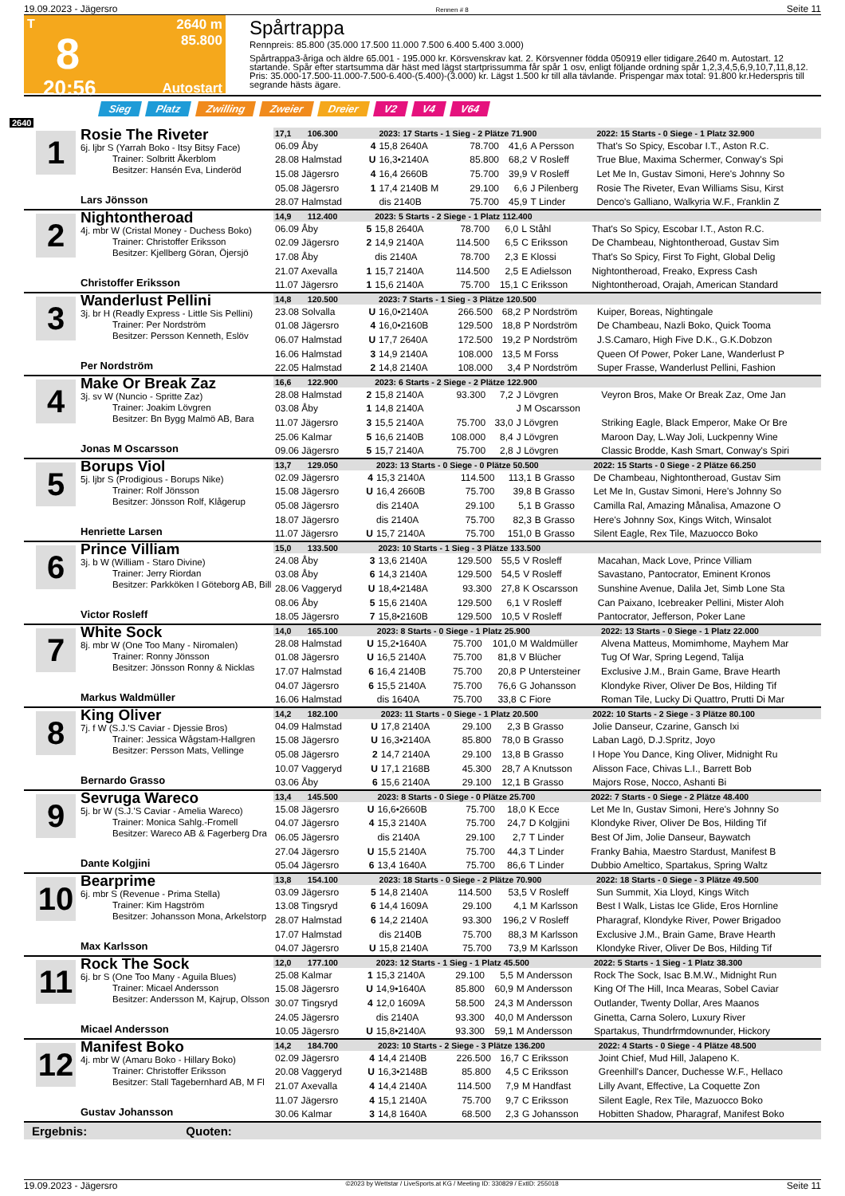19.09.2023 - Jägersro Rennen # 8 Seite 11
T
8
20:56
2640 m
85.800
Autostart
Spårtrappa
Rennpreis: 85.800 (35.000 17.500 11.000 7.500 6.400 5.400 3.000)
Spårtrappa3-åriga och äldre 65.001 - 195.000 kr. Körsvenskrav kat. 2. Körsvenner födda 050919 eller tidigare.2640 m. Autostart. 12 startande. Spår efter startsumma där häst med lägst startprissumma får spår 1 osv, enligt följande ordning spår 1,2,3,4,5,6,9,10,7,11,8,12. Pris: 35.000-17.500-11.000-7.500-6.400-(5.400)-(3.000) kr. Lägst 1.500 kr till alla tävlande. Prispengar max total: 91.800 kr.Hederspris till segrande hästs ägare.
Sieg Platz Zwilling Zweier Dreier V2 V4 V64
2640
1
Rosie The Riveter
6j. ljbr S (Yarrah Boko - Itsy Bitsy Face)
Trainer: Solbritt Åkerblom
Besitzer: Hansén Eva, Linderöd
Lars Jönsson
| 17,1 106.300 | | 2023: 17 Starts - 1 Sieg - 2 Plätze 71.900 | | | | 2022: 15 Starts - 0 Siege - 1 Platz 32.900 |
| --- | --- | --- | --- | --- | --- | --- |
| 06.09 Åby | 4 | 15,8 2640A | 78.700 | 41,6 | A Persson | That's So Spicy, Escobar I.T., Aston R.C. |
| 28.08 Halmstad | U | 16,3•2140A | 85.800 | 68,2 | V Rosleff | True Blue, Maxima Schermer, Conway's Spi |
| 15.08 Jägersro | 4 | 16,4 2660B | 75.700 | 39,9 | V Rosleff | Let Me In, Gustav Simoni, Here's Johnny So |
| 05.08 Jägersro | 1 | 17,4 2140B M | 29.100 | 6,6 | J Pilenberg | Rosie The Riveter, Evan Williams Sisu, Kirst |
| 28.07 Halmstad | | dis 2140B | 75.700 | 45,9 | T Linder | Denco's Galliano, Walkyria W.F., Franklin Z |
2
Nightontheroad
4j. mbr W (Cristal Money - Duchess Boko)
Trainer: Christoffer Eriksson
Besitzer: Kjellberg Göran, Öjersjö
Christoffer Eriksson
| 14,9 112.400 | | 2023: 5 Starts - 2 Siege - 1 Platz 112.400 | | | | |
| --- | --- | --- | --- | --- | --- | --- |
| 06.09 Åby | 5 | 15,8 2640A | 78.700 | 6,0 | L Ståhl | That's So Spicy, Escobar I.T., Aston R.C. |
| 02.09 Jägersro | 2 | 14,9 2140A | 114.500 | 6,5 | C Eriksson | De Chambeau, Nightontheroad, Gustav Sim |
| 17.08 Åby | | dis 2140A | 78.700 | 2,3 | E Klossi | That's So Spicy, First To Fight, Global Delig |
| 21.07 Axevalla | 1 | 15,7 2140A | 114.500 | 2,5 | E Adielsson | Nightontheroad, Freako, Express Cash |
| 11.07 Jägersro | 1 | 15,6 2140A | 75.700 | 15,1 | C Eriksson | Nightontheroad, Orajah, American Standard |
3
Wanderlust Pellini
3j. br H (Readly Express - Little Sis Pellini)
Trainer: Per Nordström
Besitzer: Persson Kenneth, Eslöv
Per Nordström
| 14,8 120.500 | | 2023: 7 Starts - 1 Sieg - 3 Plätze 120.500 | | | | |
| --- | --- | --- | --- | --- | --- | --- |
| 23.08 Solvalla | U | 16,0•2140A | 266.500 | 68,2 | P Nordström | Kuiper, Boreas, Nightingale |
| 01.08 Jägersro | 4 | 16,0•2160B | 129.500 | 18,8 | P Nordström | De Chambeau, Nazli Boko, Quick Tooma |
| 06.07 Halmstad | U | 17,7 2640A | 172.500 | 19,2 | P Nordström | J.S.Camaro, High Five D.K., G.K.Dobzon |
| 16.06 Halmstad | 3 | 14,9 2140A | 108.000 | 13,5 | M Forss | Queen Of Power, Poker Lane, Wanderlust P |
| 22.05 Halmstad | 2 | 14,8 2140A | 108.000 | 3,4 | P Nordström | Super Frasse, Wanderlust Pellini, Fashion |
4
Make Or Break Zaz
3j. sv W (Nuncio - Spritte Zaz)
Trainer: Joakim Lövgren
Besitzer: Bn Bygg Malmö AB, Bara
Jonas M Oscarsson
| 16,6 122.900 | | 2023: 6 Starts - 2 Siege - 2 Plätze 122.900 | | | | |
| --- | --- | --- | --- | --- | --- | --- |
| 28.08 Halmstad | 2 | 15,8 2140A | 93.300 | 7,2 | J Lövgren | Veyron Bros, Make Or Break Zaz, Ome Jan |
| 03.08 Åby | 1 | 14,8 2140A | | | J M Oscarsson | |
| 11.07 Jägersro | 3 | 15,5 2140A | 75.700 | 33,0 | J Lövgren | Striking Eagle, Black Emperor, Make Or Bre |
| 25.06 Kalmar | 5 | 16,6 2140B | 108.000 | 8,4 | J Lövgren | Maroon Day, L.Way Joli, Luckpenny Wine |
| 09.06 Jägersro | 5 | 15,7 2140A | 75.700 | 2,8 | J Lövgren | Classic Brodde, Kash Smart, Conway's Spiri |
5
Borups Viol
5j. ljbr S (Prodigious - Borups Nike)
Trainer: Rolf Jönsson
Besitzer: Jönsson Rolf, Klågerup
Henriette Larsen
| 13,7 129.050 | | 2023: 13 Starts - 0 Siege - 0 Plätze 50.500 | | | | 2022: 15 Starts - 0 Siege - 2 Plätze 66.250 |
| --- | --- | --- | --- | --- | --- | --- |
| 02.09 Jägersro | 4 | 15,3 2140A | 114.500 | 113,1 | B Grasso | De Chambeau, Nightontheroad, Gustav Sim |
| 15.08 Jägersro | U | 16,4 2660B | 75.700 | 39,8 | B Grasso | Let Me In, Gustav Simoni, Here's Johnny So |
| 05.08 Jägersro | | dis 2140A | 29.100 | 5,1 | B Grasso | Camilla Ral, Amazing Månalisa, Amazone O |
| 18.07 Jägersro | | dis 2140A | 75.700 | 82,3 | B Grasso | Here's Johnny Sox, Kings Witch, Winsalot |
| 11.07 Jägersro | U | 15,7 2140A | 75.700 | 151,0 | B Grasso | Silent Eagle, Rex Tile, Mazuocco Boko |
6
Prince Villiam
3j. b W (William - Staro Divine)
Trainer: Jerry Riordan
Besitzer: Parkköken I Göteborg AB, Bill
Victor Rosleff
| 15,0 133.500 | | 2023: 10 Starts - 1 Sieg - 3 Plätze 133.500 | | | | |
| --- | --- | --- | --- | --- | --- | --- |
| 24.08 Åby | 3 | 13,6 2140A | 129.500 | 55,5 | V Rosleff | Macahan, Mack Love, Prince Villiam |
| 03.08 Åby | 6 | 14,3 2140A | 129.500 | 54,5 | V Rosleff | Savastano, Pantocrator, Eminent Kronos |
| 28.06 Vaggeryd | U | 18,4•2148A | 93.300 | 27,8 | K Oscarsson | Sunshine Avenue, Dalila Jet, Simb Lone Sta |
| 08.06 Åby | 5 | 15,6 2140A | 129.500 | 6,1 | V Rosleff | Can Paixano, Icebreaker Pellini, Mister Aloh |
| 18.05 Jägersro | 7 | 15,8•2160B | 129.500 | 10,5 | V Rosleff | Pantocrator, Jefferson, Poker Lane |
7
White Sock
8j. mbr W (One Too Many - Niromalen)
Trainer: Ronny Jönsson
Besitzer: Jönsson Ronny & Nicklas
Markus Waldmüller
| 14,0 165.100 | | 2023: 8 Starts - 0 Siege - 1 Platz 25.900 | | | | 2022: 13 Starts - 0 Siege - 1 Platz 22.000 |
| --- | --- | --- | --- | --- | --- | --- |
| 28.08 Halmstad | U | 15,2•1640A | 75.700 | 101,0 | M Waldmüller | Alvena Matteus, Momimhome, Mayhem Mar |
| 01.08 Jägersro | U | 16,5 2140A | 75.700 | 81,8 | V Blücher | Tug Of War, Spring Legend, Talija |
| 17.07 Halmstad | 6 | 16,4 2140B | 75.700 | 20,8 | P Untersteiner | Exclusive J.M., Brain Game, Brave Hearth |
| 04.07 Jägersro | 6 | 15,5 2140A | 75.700 | 76,6 | G Johansson | Klondyke River, Oliver De Bos, Hilding Tif |
| 16.06 Halmstad | | dis 1640A | 75.700 | 33,8 | C Fiore | Roman Tile, Lucky Di Quattro, Prutti Di Mar |
8
King Oliver
7j. f W (S.J.'S Caviar - Djessie Bros)
Trainer: Jessica Wågstam-Hallgren
Besitzer: Persson Mats, Vellinge
Bernardo Grasso
| 14,2 182.100 | | 2023: 11 Starts - 0 Siege - 1 Platz 20.500 | | | | 2022: 10 Starts - 2 Siege - 3 Plätze 80.100 |
| --- | --- | --- | --- | --- | --- | --- |
| 04.09 Halmstad | U | 17,8 2140A | 29.100 | 2,3 | B Grasso | Jolie Danseur, Czarine, Gansch Ixi |
| 15.08 Jägersro | U | 16,3•2140A | 85.800 | 78,0 | B Grasso | Laban Lagö, D.J.Spritz, Joyo |
| 05.08 Jägersro | 2 | 14,7 2140A | 29.100 | 13,8 | B Grasso | I Hope You Dance, King Oliver, Midnight Ru |
| 10.07 Vaggeryd | U | 17,1 2168B | 45.300 | 28,7 | A Knutsson | Alisson Face, Chivas L.I., Barrett Bob |
| 03.06 Åby | 6 | 15,6 2140A | 29.100 | 12,1 | B Grasso | Majors Rose, Nocco, Ashanti Bi |
9
Sevruga Wareco
5j. br W (S.J.'S Caviar - Amelia Wareco)
Trainer: Monica Sahlg.-Fromell
Besitzer: Wareco AB & Fagerberg Dra
Dante Kolgjini
| 13,4 145.500 | | 2023: 8 Starts - 0 Siege - 0 Plätze 25.700 | | | | 2022: 7 Starts - 0 Siege - 2 Plätze 48.400 |
| --- | --- | --- | --- | --- | --- | --- |
| 15.08 Jägersro | U | 16,6•2660B | 75.700 | 18,0 | K Ecce | Let Me In, Gustav Simoni, Here's Johnny So |
| 04.07 Jägersro | 4 | 15,3 2140A | 75.700 | 24,7 | D Kolgjini | Klondyke River, Oliver De Bos, Hilding Tif |
| 06.05 Jägersro | | dis 2140A | 29.100 | 2,7 | T Linder | Best Of Jim, Jolie Danseur, Baywatch |
| 27.04 Jägersro | U | 15,5 2140A | 75.700 | 44,3 | T Linder | Franky Bahia, Maestro Stardust, Manifest B |
| 05.04 Jägersro | 6 | 13,4 1640A | 75.700 | 86,6 | T Linder | Dubbio Ameltico, Spartakus, Spring Waltz |
10
Bearprime
6j. mbr S (Revenue - Prima Stella)
Trainer: Kim Hagström
Besitzer: Johansson Mona, Arkelstorp
Max Karlsson
| 13,8 154.100 | | 2023: 18 Starts - 0 Siege - 2 Plätze 70.900 | | | | 2022: 18 Starts - 0 Siege - 3 Plätze 49.500 |
| --- | --- | --- | --- | --- | --- | --- |
| 03.09 Jägersro | 5 | 14,8 2140A | 114.500 | 53,5 | V Rosleff | Sun Summit, Xia Lloyd, Kings Witch |
| 13.08 Tingsryd | 6 | 14,4 1609A | 29.100 | 4,1 | M Karlsson | Best I Walk, Listas Ice Glide, Eros Hornline |
| 28.07 Halmstad | 6 | 14,2 2140A | 93.300 | 196,2 | V Rosleff | Pharagraf, Klondyke River, Power Brigadoo |
| 17.07 Halmstad | | dis 2140B | 75.700 | 88,3 | M Karlsson | Exclusive J.M., Brain Game, Brave Hearth |
| 04.07 Jägersro | U | 15,8 2140A | 75.700 | 73,9 | M Karlsson | Klondyke River, Oliver De Bos, Hilding Tif |
11
Rock The Sock
6j. br S (One Too Many - Aguila Blues)
Trainer: Micael Andersson
Besitzer: Andersson M, Kajrup, Olsson
Micael Andersson
| 12,0 177.100 | | 2023: 12 Starts - 1 Sieg - 1 Platz 45.500 | | | | 2022: 5 Starts - 1 Sieg - 1 Platz 38.300 |
| --- | --- | --- | --- | --- | --- | --- |
| 25.08 Kalmar | 1 | 15,3 2140A | 29.100 | 5,5 | M Andersson | Rock The Sock, Isac B.M.W., Midnight Run |
| 15.08 Jägersro | U | 14,9•1640A | 85.800 | 60,9 | M Andersson | King Of The Hill, Inca Mearas, Sobel Caviar |
| 30.07 Tingsryd | 4 | 12,0 1609A | 58.500 | 24,3 | M Andersson | Outlander, Twenty Dollar, Ares Maanos |
| 24.05 Jägersro | | dis 2140A | 93.300 | 40,0 | M Andersson | Ginetta, Carna Solero, Luxury River |
| 10.05 Jägersro | U | 15,8•2140A | 93.300 | 59,1 | M Andersson | Spartakus, Thundrfrmdownunder, Hickory |
12
Manifest Boko
4j. mbr W (Amaru Boko - Hillary Boko)
Trainer: Christoffer Eriksson
Besitzer: Stall Tagebernhard AB, M Fl
Gustav Johansson
| 14,2 184.700 | | 2023: 10 Starts - 2 Siege - 3 Plätze 136.200 | | | | 2022: 4 Starts - 0 Siege - 4 Plätze 48.500 |
| --- | --- | --- | --- | --- | --- | --- |
| 02.09 Jägersro | 4 | 14,4 2140B | 226.500 | 16,7 | C Eriksson | Joint Chief, Mud Hill, Jalapeno K. |
| 20.08 Vaggeryd | U | 16,3•2148B | 85.800 | 4,5 | C Eriksson | Greenhill's Dancer, Duchesse W.F., Hellaco |
| 21.07 Axevalla | 4 | 14,4 2140A | 114.500 | 7,9 | M Handfast | Lilly Avant, Effective, La Coquette Zon |
| 11.07 Jägersro | 4 | 15,1 2140A | 75.700 | 9,7 | C Eriksson | Silent Eagle, Rex Tile, Mazuocco Boko |
| 30.06 Kalmar | 3 | 14,8 1640A | 68.500 | 2,3 | G Johansson | Hobitten Shadow, Pharagraf, Manifest Boko |
Ergebnis: Quoten:
19.09.2023 - Jägersro ©2023 by Wettstar / LiveSports.at KG / Meeting ID: 330829 / ExtID: 255018 Seite 11